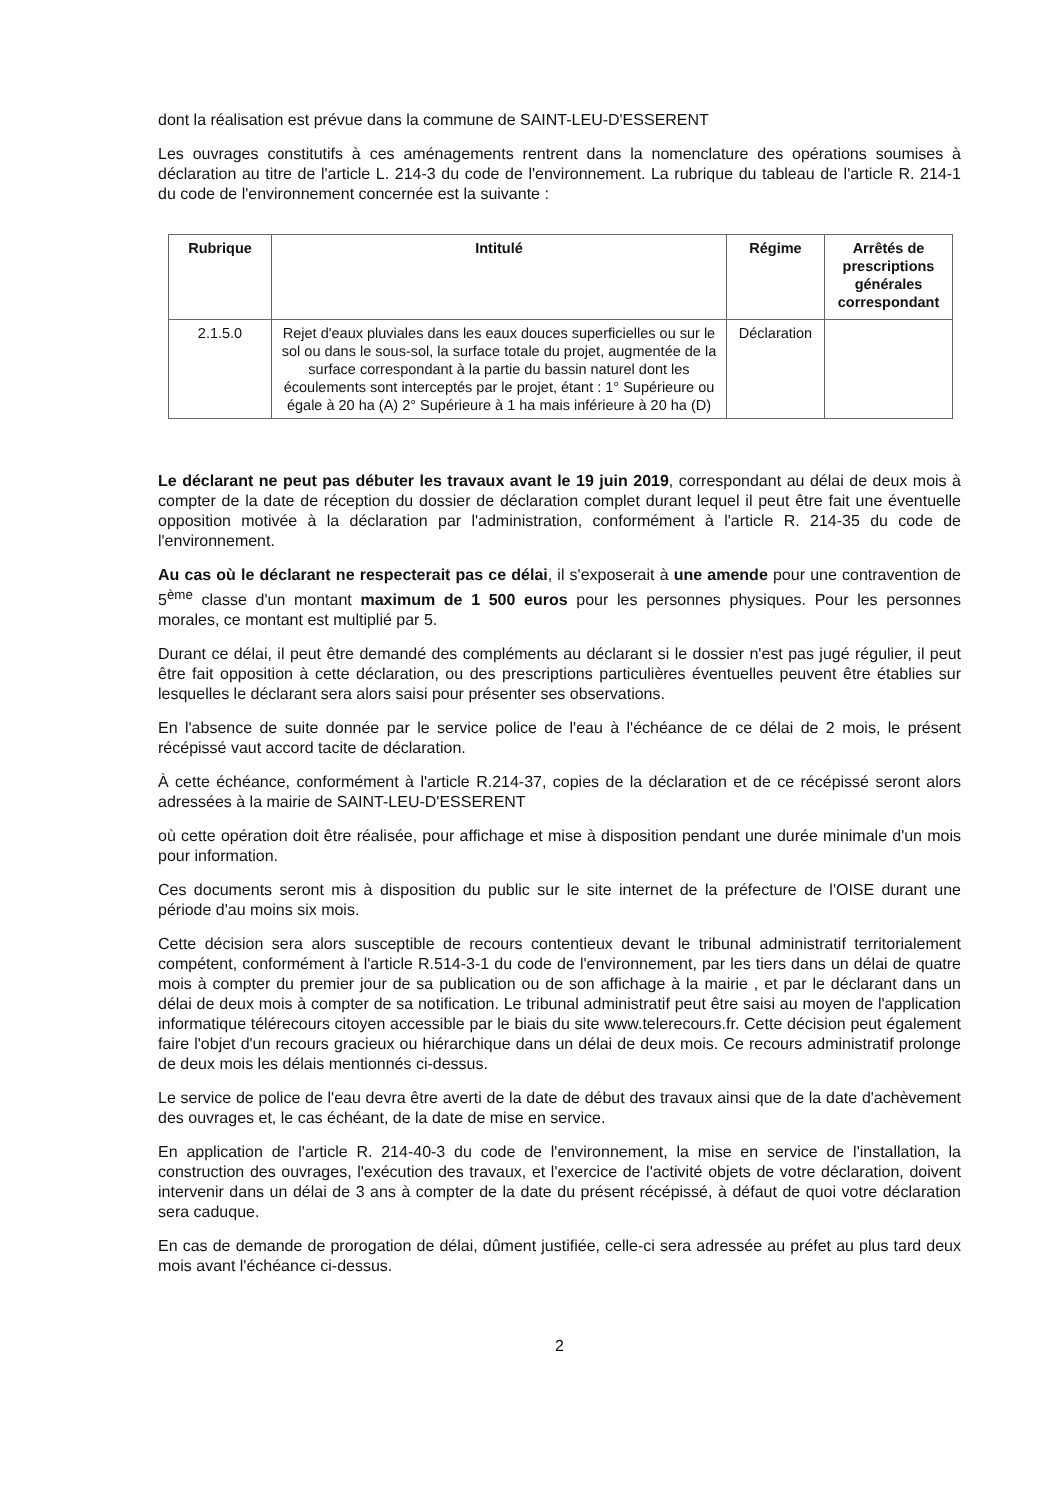dont la réalisation est prévue dans la commune de SAINT-LEU-D'ESSERENT
Les ouvrages constitutifs à ces aménagements rentrent dans la nomenclature des opérations soumises à déclaration au titre de l'article L. 214-3 du code de l'environnement. La rubrique du tableau de l'article R. 214-1 du code de l'environnement concernée est la suivante :
| Rubrique | Intitulé | Régime | Arrêtés de prescriptions générales correspondant |
| --- | --- | --- | --- |
| 2.1.5.0 | Rejet d'eaux pluviales dans les eaux douces superficielles ou sur le sol ou dans le sous-sol, la surface totale du projet, augmentée de la surface correspondant à la partie du bassin naturel dont les écoulements sont interceptés par le projet, étant : 1° Supérieure ou égale à 20 ha (A) 2° Supérieure à 1 ha mais inférieure à 20 ha (D) | Déclaration | |
Le déclarant ne peut pas débuter les travaux avant le 19 juin 2019, correspondant au délai de deux mois à compter de la date de réception du dossier de déclaration complet durant lequel il peut être fait une éventuelle opposition motivée à la déclaration par l'administration, conformément à l'article R. 214-35 du code de l'environnement.
Au cas où le déclarant ne respecterait pas ce délai, il s'exposerait à une amende pour une contravention de 5<sup>ème</sup> classe d'un montant maximum de 1 500 euros pour les personnes physiques. Pour les personnes morales, ce montant est multiplié par 5.
Durant ce délai, il peut être demandé des compléments au déclarant si le dossier n'est pas jugé régulier, il peut être fait opposition à cette déclaration, ou des prescriptions particulières éventuelles peuvent être établies sur lesquelles le déclarant sera alors saisi pour présenter ses observations.
En l'absence de suite donnée par le service police de l'eau à l'échéance de ce délai de 2 mois, le présent récépissé vaut accord tacite de déclaration.
À cette échéance, conformément à l'article R.214-37, copies de la déclaration et de ce récépissé seront alors adressées à la mairie de SAINT-LEU-D'ESSERENT
où cette opération doit être réalisée, pour affichage et mise à disposition pendant une durée minimale d'un mois pour information.
Ces documents seront mis à disposition du public sur le site internet de la préfecture de l'OISE durant une période d'au moins six mois.
Cette décision sera alors susceptible de recours contentieux devant le tribunal administratif territorialement compétent, conformément à l'article R.514-3-1 du code de l'environnement, par les tiers dans un délai de quatre mois à compter du premier jour de sa publication ou de son affichage à la mairie , et par le déclarant dans un délai de deux mois à compter de sa notification. Le tribunal administratif peut être saisi au moyen de l'application informatique télérecours citoyen accessible par le biais du site www.telerecours.fr. Cette décision peut également faire l'objet d'un recours gracieux ou hiérarchique dans un délai de deux mois. Ce recours administratif prolonge de deux mois les délais mentionnés ci-dessus.
Le service de police de l'eau devra être averti de la date de début des travaux ainsi que de la date d'achèvement des ouvrages et, le cas échéant, de la date de mise en service.
En application de l'article R. 214-40-3 du code de l'environnement, la mise en service de l'installation, la construction des ouvrages, l'exécution des travaux, et l'exercice de l'activité objets de votre déclaration, doivent intervenir dans un délai de 3 ans à compter de la date du présent récépissé, à défaut de quoi votre déclaration sera caduque.
En cas de demande de prorogation de délai, dûment justifiée, celle-ci sera adressée au préfet au plus tard deux mois avant l'échéance ci-dessus.
2